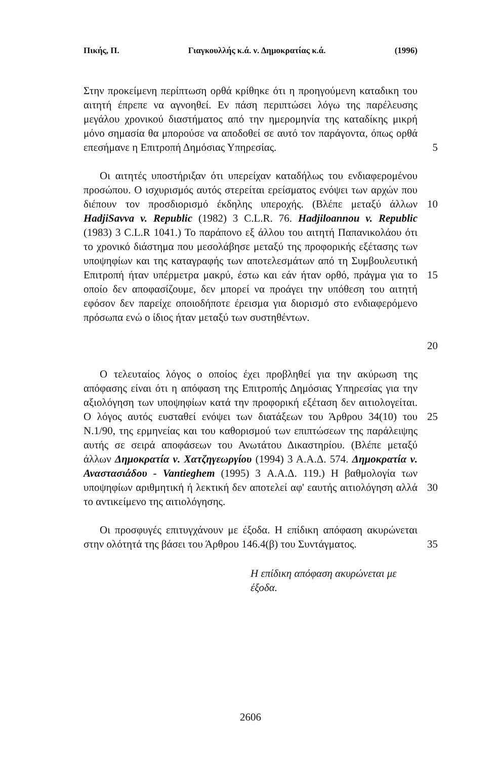Πικής, Π. Γιαγκουλλής κ.ά. ν. Δημοκρατίας κ.ά. (1996)
Στην προκείμενη περίπτωση ορθά κρίθηκε ότι η προηγούμενη καταδικη του αιτητή έπρεπε να αγνοηθεί. Εν πάση περιπτώσει λόγω της παρέλευσης μεγάλου χρονικού διαστήματος από την ημερομηνία της καταδίκης μικρή μόνο σημασία θα μπορούσε να αποδοθεί σε αυτό τον παράγοντα, όπως ορθά επεσήμανε η Επιτροπή Δημόσιας Υπηρεσίας.
5
Οι αιτητές υποστήριξαν ότι υπερείχαν καταδήλως του ενδιαφερομένου προσώπου. Ο ισχυρισμός αυτός στερείται ερείσματος ενόψει των αρχών που διέπουν τον προσδιορισμό έκδηλης υπεροχής. (Βλέπε μεταξύ άλλων HadjiSavva v. Republic (1982) 3 C.L.R. 76. Hadjiloannou v. Republic (1983) 3 C.L.R 1041.) Το παράπονο εξ άλλου του αιτητή Παπανικολάου ότι το χρονικό διάστημα που μεσολάβησε μεταξύ της προφορικής εξέτασης των υποψηφίων και της καταγραφής των αποτελεσμάτων από τη Συμβουλευτική Επιτροπή ήταν υπέρμετρα μακρύ, έστω και εάν ήταν ορθό, πράγμα για το οποίο δεν αποφασίζουμε, δεν μπορεί να προάγει την υπόθεση του αιτητή εφόσον δεν παρείχε οποιοδήποτε έρεισμα για διορισμό στο ενδιαφερόμενο πρόσωπα ενώ ο ίδιος ήταν μεταξύ των συστηθέντων.
10
15
20
Ο τελευταίος λόγος ο οποίος έχει προβληθεί για την ακύρωση της απόφασης είναι ότι η απόφαση της Επιτροπής Δημόσιας Υπηρεσίας για την αξιολόγηση των υποψηφίων κατά την προφορική εξέταση δεν αιτιολογείται. Ο λόγος αυτός ευσταθεί ενόψει των διατάξεων του Άρθρου 34(10) του Ν.1/90, της ερμηνείας και του καθορισμού των επιπτώσεων της παράλειψης αυτής σε σειρά αποφάσεων του Ανωτάτου Δικαστηρίου. (Βλέπε μεταξύ άλλων Δημοκρατία ν. Χατζηγεωργίου (1994) 3 Α.Α.Δ. 574. Δημοκρατία ν. Αναστασιάδου - Vantieghem (1995) 3 Α.Α.Δ. 119.) Η βαθμολογία των υποψηφίων αριθμητική ή λεκτική δεν αποτελεί αφ' εαυτής αιτιολόγηση αλλά το αντικείμενο της αιτιολόγησης.
25
30
Οι προσφυγές επιτυγχάνουν με έξοδα. Η επίδικη απόφαση ακυρώνεται στην ολότητά της βάσει του Άρθρου 146.4(β) του Συντάγματος.
35
Η επίδικη απόφαση ακυρώνεται με έξοδα.
2606